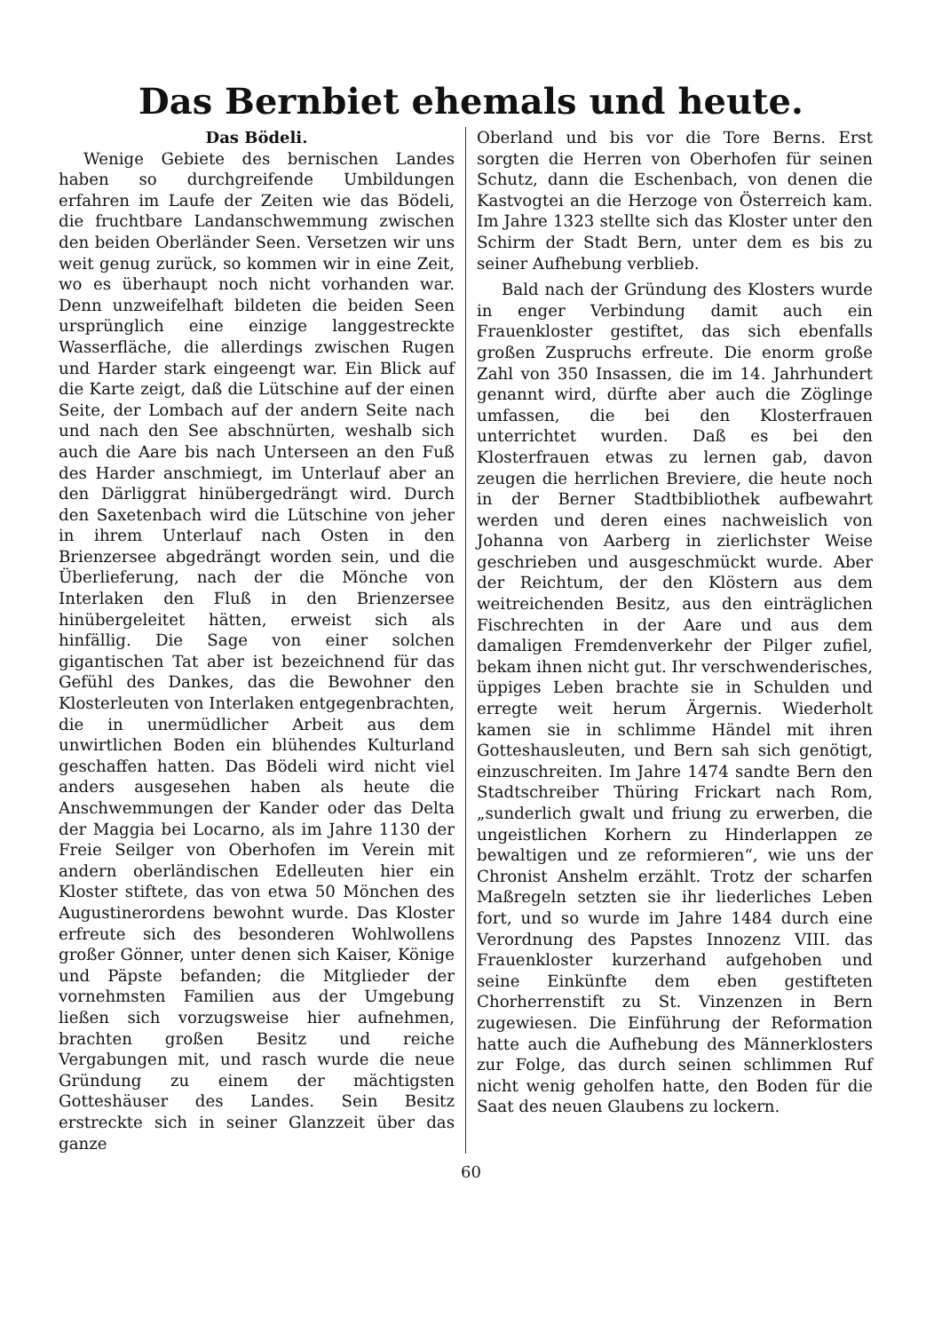Das Bernbiet ehemals und heute.
Das Bödeli.
Wenige Gebiete des bernischen Landes haben so durchgreifende Umbildungen erfahren im Laufe der Zeiten wie das Bödeli, die fruchtbare Landanschwemmung zwischen den beiden Oberländer Seen. Versetzen wir uns weit genug zurück, so kommen wir in eine Zeit, wo es überhaupt noch nicht vorhanden war. Denn unzweifelhaft bildeten die beiden Seen ursprünglich eine einzige langgestreckte Wasserfläche, die allerdings zwischen Rugen und Harder stark eingeengt war. Ein Blick auf die Karte zeigt, daß die Lütschine auf der einen Seite, der Lombach auf der andern Seite nach und nach den See abschnürten, weshalb sich auch die Aare bis nach Unterseen an den Fuß des Harder anschmiegt, im Unterlauf aber an den Därliggrat hinübergedrängt wird. Durch den Saxetenbach wird die Lütschine von jeher in ihrem Unterlauf nach Osten in den Brienzersee abgedrängt worden sein, und die Überlieferung, nach der die Mönche von Interlaken den Fluß in den Brienzersee hinübergeleitet hätten, erweist sich als hinfällig. Die Sage von einer solchen gigantischen Tat aber ist bezeichnend für das Gefühl des Dankes, das die Bewohner den Klosterleuten von Interlaken entgegenbrachten, die in unermüdlicher Arbeit aus dem unwirtlichen Boden ein blühendes Kulturland geschaffen hatten. Das Bödeli wird nicht viel anders ausgesehen haben als heute die Anschwemmungen der Kander oder das Delta der Maggia bei Locarno, als im Jahre 1130 der Freie Seilger von Oberhofen im Verein mit andern oberländischen Edelleuten hier ein Kloster stiftete, das von etwa 50 Mönchen des Augustinerordens bewohnt wurde. Das Kloster erfreute sich des besonderen Wohlwollens großer Gönner, unter denen sich Kaiser, Könige und Päpste befanden; die Mitglieder der vornehmsten Familien aus der Umgebung ließen sich vorzugsweise hier aufnehmen, brachten großen Besitz und reiche Vergabungen mit, und rasch wurde die neue Gründung zu einem der mächtigsten Gotteshäuser des Landes. Sein Besitz erstreckte sich in seiner Glanzzeit über das ganze
Oberland und bis vor die Tore Berns. Erst sorgten die Herren von Oberhofen für seinen Schutz, dann die Eschenbach, von denen die Kastvogtei an die Herzoge von Österreich kam. Im Jahre 1323 stellte sich das Kloster unter den Schirm der Stadt Bern, unter dem es bis zu seiner Aufhebung verblieb.
Bald nach der Gründung des Klosters wurde in enger Verbindung damit auch ein Frauenkloster gestiftet, das sich ebenfalls großen Zuspruchs erfreute. Die enorm große Zahl von 350 Insassen, die im 14. Jahrhundert genannt wird, dürfte aber auch die Zöglinge umfassen, die bei den Klosterfrauen unterrichtet wurden. Daß es bei den Klosterfrauen etwas zu lernen gab, davon zeugen die herrlichen Breviere, die heute noch in der Berner Stadtbibliothek aufbewahrt werden und deren eines nachweislich von Johanna von Aarberg in zierlichster Weise geschrieben und ausgeschmückt wurde. Aber der Reichtum, der den Klöstern aus dem weitreichenden Besitz, aus den einträglichen Fischrechten in der Aare und aus dem damaligen Fremdenverkehr der Pilger zufiel, bekam ihnen nicht gut. Ihr verschwenderisches, üppiges Leben brachte sie in Schulden und erregte weit herum Ärgernis. Wiederholt kamen sie in schlimme Händel mit ihren Gotteshausleuten, und Bern sah sich genötigt, einzuschreiten. Im Jahre 1474 sandte Bern den Stadtschreiber Thüring Frickart nach Rom, „sunderlich gwalt und friung zu erwerben, die ungeistlichen Korhern zu Hinderlappen ze bewaltigen und ze reformieren“, wie uns der Chronist Anshelm erzählt. Trotz der scharfen Maßregeln setzten sie ihr liederliches Leben fort, und so wurde im Jahre 1484 durch eine Verordnung des Papstes Innozenz VIII. das Frauenkloster kurzerhand aufgehoben und seine Einkünfte dem eben gestifteten Chorherrenstift zu St. Vinzenzen in Bern zugewiesen. Die Einführung der Reformation hatte auch die Aufhebung des Männerklosters zur Folge, das durch seinen schlimmen Ruf nicht wenig geholfen hatte, den Boden für die Saat des neuen Glaubens zu lockern.
60